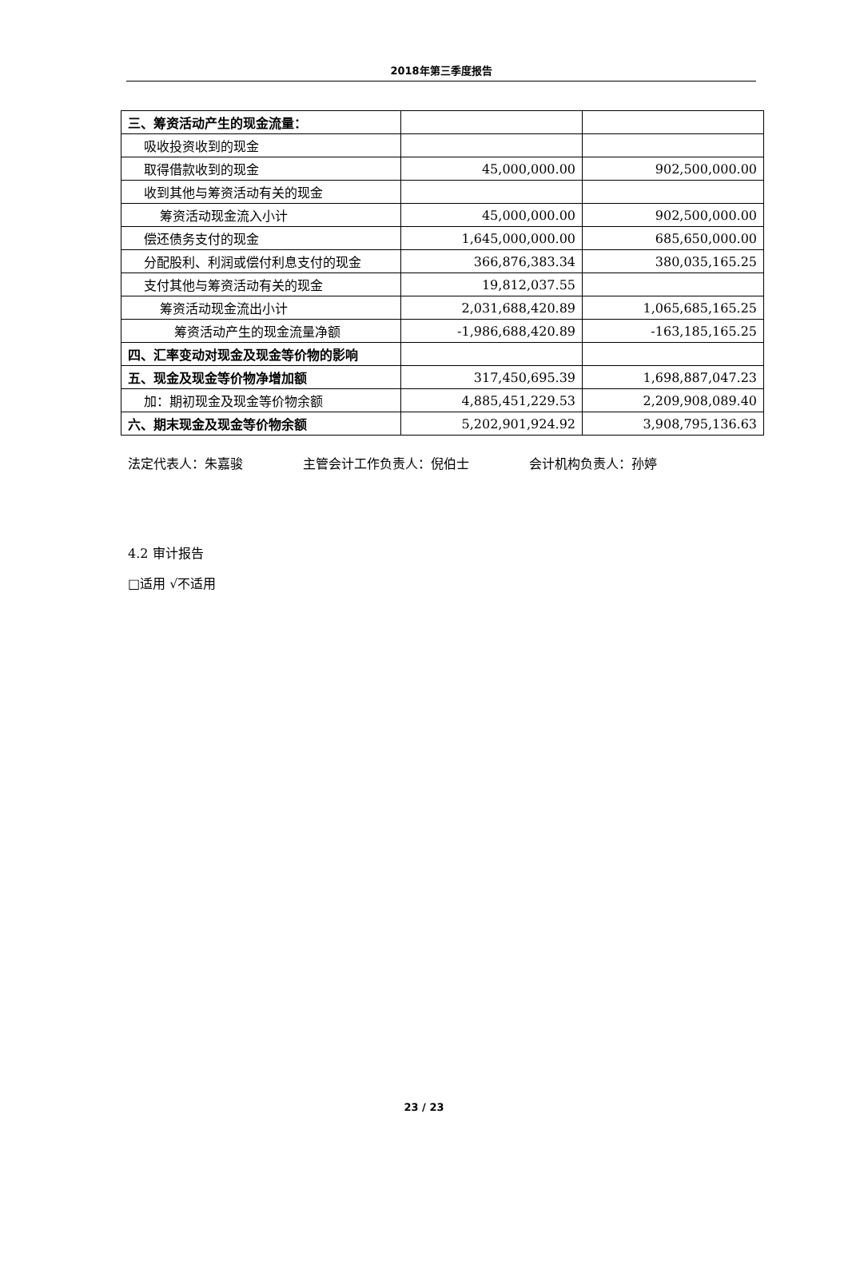2018年第三季度报告
| 三、筹资活动产生的现金流量： | | |
| 吸收投资收到的现金 | | |
| 取得借款收到的现金 | 45,000,000.00 | 902,500,000.00 |
| 收到其他与筹资活动有关的现金 | | |
| 筹资活动现金流入小计 | 45,000,000.00 | 902,500,000.00 |
| 偿还债务支付的现金 | 1,645,000,000.00 | 685,650,000.00 |
| 分配股利、利润或偿付利息支付的现金 | 366,876,383.34 | 380,035,165.25 |
| 支付其他与筹资活动有关的现金 | 19,812,037.55 | |
| 筹资活动现金流出小计 | 2,031,688,420.89 | 1,065,685,165.25 |
| 筹资活动产生的现金流量净额 | -1,986,688,420.89 | -163,185,165.25 |
| 四、汇率变动对现金及现金等价物的影响 | | |
| 五、现金及现金等价物净增加额 | 317,450,695.39 | 1,698,887,047.23 |
| 加：期初现金及现金等价物余额 | 4,885,451,229.53 | 2,209,908,089.40 |
| 六、期末现金及现金等价物余额 | 5,202,901,924.92 | 3,908,795,136.63 |
法定代表人：朱嘉骏 主管会计工作负责人：倪伯士 会计机构负责人：孙婷
4.2 审计报告
□适用 √不适用
23 / 23